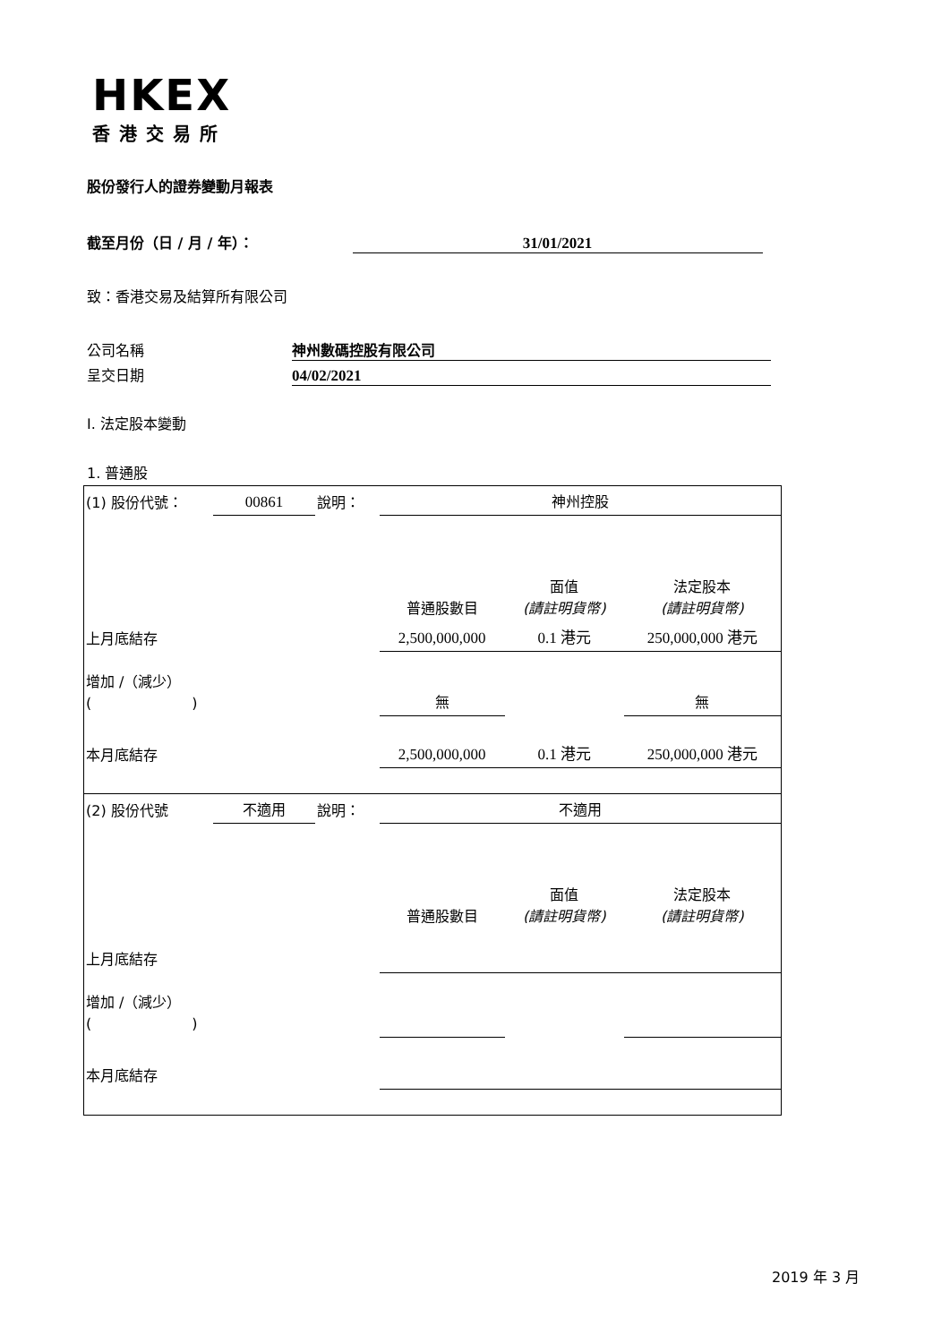HKEX
香港交易所
股份發行人的證券變動月報表
截至月份（日 / 月 / 年）： 31/01/2021
致：香港交易及結算所有限公司
公司名稱 神州數碼控股有限公司
呈交日期 04/02/2021
I. 法定股本變動
1. 普通股
| (1) 股份代號： | 00861 | 說明： | 神州控股 | | |
| | | | 普通股數目 | 面值 (請註明貨幣) | 法定股本 (請註明貨幣) |
| 上月底結存 | | | 2,500,000,000 | 0.1 港元 | 250,000,000 港元 |
| 增加 /（減少） ( ) | | | 無 | | 無 |
| 本月底結存 | | | 2,500,000,000 | 0.1 港元 | 250,000,000 港元 |
| (2) 股份代號 | 不適用 | 說明： | 不適用 | | |
| | | | 普通股數目 | 面值 (請註明貨幣) | 法定股本 (請註明貨幣) |
| 上月底結存 | | | | | |
| 增加 /（減少） ( ) | | | | | |
| 本月底結存 | | | | | |
2019 年 3 月